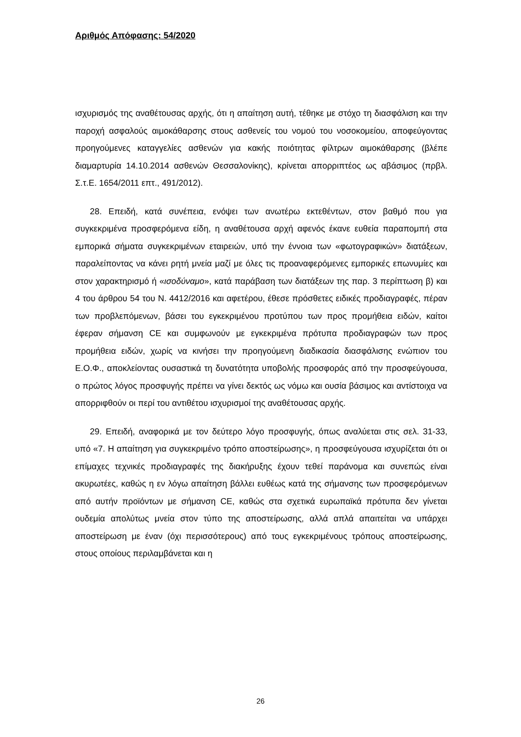Αριθμός Απόφασης: 54/2020
ισχυρισμός της αναθέτουσας αρχής, ότι η απαίτηση αυτή, τέθηκε με στόχο τη διασφάλιση και την παροχή ασφαλούς αιμοκάθαρσης στους ασθενείς του νομού του νοσοκομείου, αποφεύγοντας προηγούμενες καταγγελίες ασθενών για κακής ποιότητας φίλτρων αιμοκάθαρσης (βλέπε διαμαρτυρία 14.10.2014 ασθενών Θεσσαλονίκης), κρίνεται απορριπτέος ως αβάσιμος (πρβλ. Σ.τ.Ε. 1654/2011 επτ., 491/2012).
28. Επειδή, κατά συνέπεια, ενόψει των ανωτέρω εκτεθέντων, στον βαθμό που για συγκεκριμένα προσφερόμενα είδη, η αναθέτουσα αρχή αφενός έκανε ευθεία παραπομπή στα εμπορικά σήματα συγκεκριμένων εταιρειών, υπό την έννοια των «φωτογραφικών» διατάξεων, παραλείποντας να κάνει ρητή μνεία μαζί με όλες τις προαναφερόμενες εμπορικές επωνυμίες και στον χαρακτηρισμό ή «ισοδύναμο», κατά παράβαση των διατάξεων της παρ. 3 περίπτωση β) και 4 του άρθρου 54 του Ν. 4412/2016 και αφετέρου, έθεσε πρόσθετες ειδικές προδιαγραφές, πέραν των προβλεπόμενων, βάσει του εγκεκριμένου προτύπου των προς προμήθεια ειδών, καίτοι έφεραν σήμανση CE και συμφωνούν με εγκεκριμένα πρότυπα προδιαγραφών των προς προμήθεια ειδών, χωρίς να κινήσει την προηγούμενη διαδικασία διασφάλισης ενώπιον του Ε.Ο.Φ., αποκλείοντας ουσαστικά τη δυνατότητα υποβολής προσφοράς από την προσφεύγουσα, ο πρώτος λόγος προσφυγής πρέπει να γίνει δεκτός ως νόμω και ουσία βάσιμος και αντίστοιχα να απορριφθούν οι περί του αντιθέτου ισχυρισμοί της αναθέτουσας αρχής.
29. Επειδή, αναφορικά με τον δεύτερο λόγο προσφυγής, όπως αναλύεται στις σελ. 31-33, υπό «7. Η απαίτηση για συγκεκριμένο τρόπο αποστείρωσης», η προσφεύγουσα ισχυρίζεται ότι οι επίμαχες τεχνικές προδιαγραφές της διακήρυξης έχουν τεθεί παράνομα και συνεπώς είναι ακυρωτέες, καθώς η εν λόγω απαίτηση βάλλει ευθέως κατά της σήμανσης των προσφερόμενων από αυτήν προϊόντων με σήμανση CE, καθώς στα σχετικά ευρωπαϊκά πρότυπα δεν γίνεται ουδεμία απολύτως μνεία στον τύπο της αποστείρωσης, αλλά απλά απαιτείται να υπάρχει αποστείρωση με έναν (όχι περισσότερους) από τους εγκεκριμένους τρόπους αποστείρωσης, στους οποίους περιλαμβάνεται και η
26